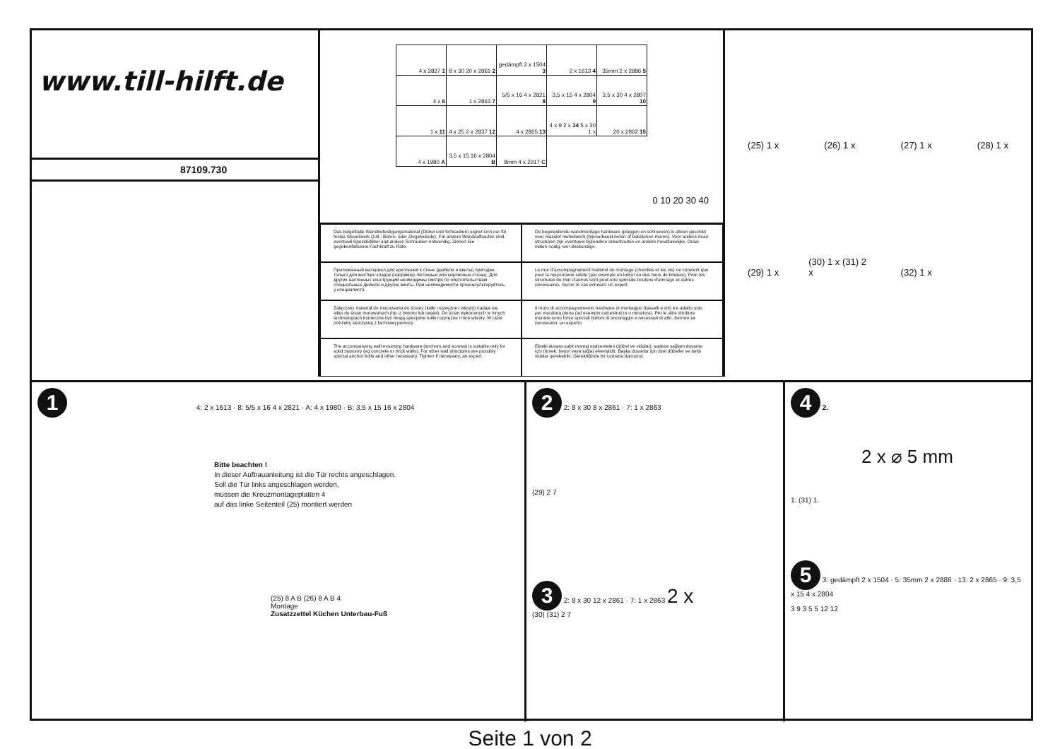www.till-hilft.de
87109.730
| 4 x 2827 1 | 8 x 30 20 x 2861 2 | gedämpft 2 x 1504 3 | 2 x 1613 4 | 35mm 2 x 2886 5 |
| 4 x 6 | 1 x 2863 7 | 5/5 x 16 4 x 2821 8 | 3,5 x 15 4 x 2804 9 | 3,5 x 30 4 x 2807 10 |
| 1 x 11 | 4 x 25 2 x 2837 12 | 4 x 2865 13 | 4 x 9 2 x 14 5 x 30 1 x | 20 x 2862 15 |
| 4 x 1980 A | 3,5 x 15 16 x 2804 B | 8mm 4 x 2917 C | | |
0 10 20 30 40
Das beigefügte Wandbefestigungsmaterial (Dübel und Schrauben) eignet sich nur für festes Mauerwerk (z.B.: Beton- oder Ziegelwände). Für andere Wandaufbauten sind eventuell Spezialdübel und andere Schrauben notwendig. Ziehen Sie gegebenfallseine Fachkraft zu Rate.
De begeleidende wandmontage hardware (pluggen en schroeven) is alleen geschikt voor massief metselwerk (bijvoorbeeld beton of bakstenen muren). Voor andere muur structuren zijn eventueel bijzondere ankerbouten en andere noodzakelijke. Draai indien nodig, een deskundige.
Приложенный материал для крепления к стене (дюбели и винты) пригоден только для жестких кладок (например, бетонные или кирпичные стены). Для других настенных конструкций необходимы смотря по обстоятельствам специальные дюбели и другие винты. При необходимости проконсультируйтесь у специалиста.
Le mur d'accompagnement matériel de montage (chevilles et les vis) ne convient que pour la maçonnerie solide (par exemple en béton ou des murs de briques). Pour les structures de mur d'autres sont peut-etre spéciale boulons d'ancrage et autres nécessaires. Serrer le cas échéant, un expert.
Załączony materiał do mocowania do ściany (kołki rozprężne i wkręty) nadaje się tylko do ścian murowanych (np. z betonu lub cegieł). Do ścian wykonanych w innych technologiach konieczne być mogą specjalne kołki rozprężne i inne wkręty. W razie potrzeby skorzystaj z fachowej pomocy
Il muro di accompagnamento hardware di montaggio (tasselli e viti) è'e adatto solo per muratura piena (ad esempio calcestruzzo o muratura). Per le altre strutture murarie sono forse speciali bulloni di ancoraggio e necessari di altri. Serrare se necessario, un esperto.
The accompanying wall mounting hardware (anchors and screws) is suitable only for solid masonry (eg concrete or brick walls). For other wall structures are possibly special anchor bolts and other necessary. Tighten if necessary, an expert.
Ekteki duvara sabit montaj malzemeleri (dübel ve vidalar), sadece sağlam duvarlar için (örnek: beton veya tuğla) elverişlidir. Başka duvarlar için özel dübeller ve farklı vidalar gerekebilir. Gerektiğinde bir uzmana danışınız.
(25) 1 x
(26) 1 x
(27) 1 x
(28) 1 x
(29) 1 x
(30) 1 x (31) 2 x
(32) 1 x
1 4: 2 x 1613 · 8: 5/5 x 16 4 x 2821 · A: 4 x 1980 · B: 3,5 x 15 16 x 2804
Bitte beachten !
In dieser Aufbauanleitung ist die Tür rechts angeschlagen.
Soll die Tür links angeschlagen werden,
müssen die Kreuzmontageplatten 4
auf das linke Seitenteil (25) montiert werden
(25) 8 A B (26) 8 A B 4
Montage
Zusatzzettel Küchen Unterbau-Fuß
2 2: 8 x 30 8 x 2861 · 7: 1 x 2863
(29) 2 7
3 2: 8 x 30 12 x 2861 · 7: 1 x 2863 2 x
(30) (31) 2 7
4 2.
2 x ⌀ 5 mm
1. (31) 1.
5 3: gedämpft 2 x 1504 · 5: 35mm 2 x 2886 · 13: 2 x 2865 · 9: 3,5 x 15 4 x 2804
3 9 3 5 5 12 12
Seite 1 von 2